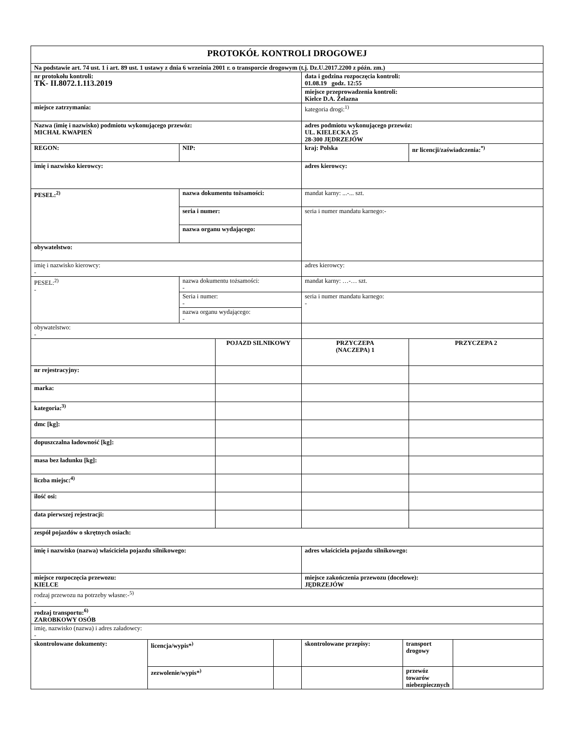| PROTOKÓŁ KONTROLI DROGOWEJ | | | | | | | | |
| Na podstawie art. 74 ust. 1 i art. 89 ust. 1 ustawy z dnia 6 września 2001 r. o transporcie drogowym (t.j. Dz.U.2017.2200 z późn. zm.) | | | | | | | | |
| nr protokołu kontroli: TK- II.8072.1.113.2019 | | | | | data i godzina rozpoczęcia kontroli: 01.08.19 godz. 12:55 | | | |
| | | | | | miejsce przeprowadzenia kontroli: Kielce D.A. Żelazna | | | |
| miejsce zatrzymania: | | | | | kategoria drogi:<sup>1)</sup> | | | |
| Nazwa (imię i nazwisko) podmiotu wykonującego przewóz: MICHAŁ KWAPIEŃ | | | | | adres podmiotu wykonującego przewóz: UL. KIELECKA 25 28-300 JĘDRZEJÓW | | | |
| REGON: | | NIP: | | | kraj: Polska | | nr licencji/zaświadczenia:<sup>*)</sup> | |
| imię i nazwisko kierowcy: | | | | | adres kierowcy: | | | |
| PESEL:<sup>2)</sup> | | nazwa dokumentu tożsamości: | | | mandat karny: ...-... szt. | | | |
| | | seria i numer: | | | seria i numer mandatu karnego:- | | | |
| | | nazwa organu wydającego: | | | | | | |
| obywatelstwo: | | | | | | | | |
| imię i nazwisko kierowcy: - | | | | | adres kierowcy: | | | |
| PESEL:<sup>2)</sup> - | | nazwa dokumentu tożsamości: - | | | mandat karny: …-… szt. | | | |
| | | Seria i numer: - | | | seria i numer mandatu karnego: - | | | |
| | | nazwa organu wydającego: - | | | | | | |
| obywatelstwo: - | | | | | | | | |
| | | | POJAZD SILNIKOWY | | PRZYCZEPA (NACZEPA) 1 | | PRZYCZEPA 2 | |
| nr rejestracyjny: | | | | | | | | |
| marka: | | | | | | | | |
| kategoria:<sup>3)</sup> | | | | | | | | |
| dmc [kg]: | | | | | | | | |
| dopuszczalna ładowność [kg]: | | | | | | | | |
| masa bez ładunku [kg]: | | | | | | | | |
| liczba miejsc:<sup>4)</sup> | | | | | | | | |
| ilość osi: | | | | | | | | |
| data pierwszej rejestracji: | | | | | | | | |
| zespół pojazdów o skrętnych osiach: | | | | | | | | |
| imię i nazwisko (nazwa) właściciela pojazdu silnikowego: | | | | | adres właściciela pojazdu silnikowego: | | | |
| miejsce rozpoczęcia przewozu: KIELCE | | | | | miejsce zakończenia przewozu (docelowe): JĘDRZEJÓW | | | |
| rodzaj przewozu na potrzeby własne:-<sup>5)</sup> - | | | | | | | | |
| rodzaj transportu:<sup>6)</sup> ZAROBKOWY OSÓB | | | | | | | | |
| imię, nazwisko (nazwa) i adres załadowcy: - | | | | | | | | |
| skontrolowane dokumenty: | licencja/wypis*<sup>)</sup> | | | | skontrolowane przepisy: | transport drogowy | | |
| | zezwolenie/wypis*<sup>)</sup> | | | | | przewóz towarów niebezpiecznych | | |